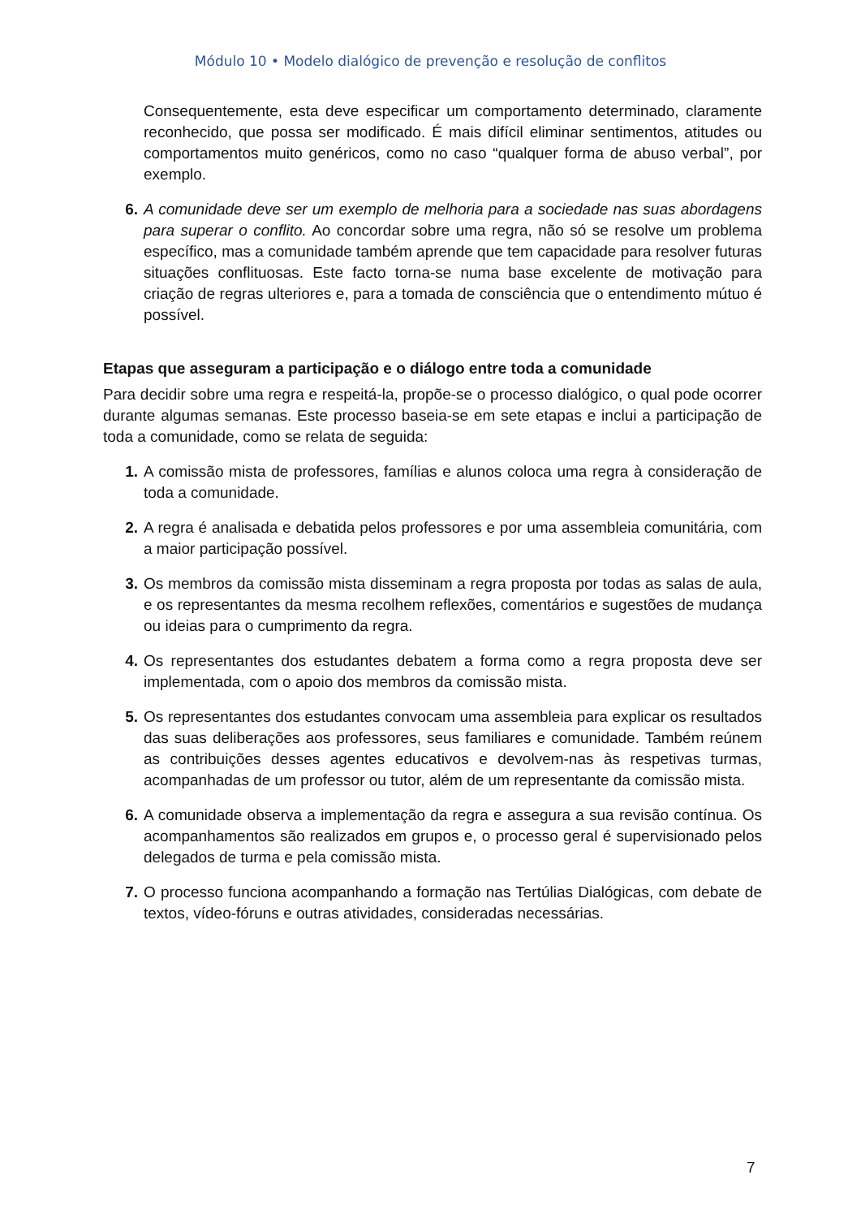Módulo 10 • Modelo dialógico de prevenção e resolução de conflitos
Consequentemente, esta deve especificar um comportamento determinado, claramente reconhecido, que possa ser modificado. É mais difícil eliminar sentimentos, atitudes ou comportamentos muito genéricos, como no caso “qualquer forma de abuso verbal”, por exemplo.
6. A comunidade deve ser um exemplo de melhoria para a sociedade nas suas abordagens para superar o conflito. Ao concordar sobre uma regra, não só se resolve um problema específico, mas a comunidade também aprende que tem capacidade para resolver futuras situações conflituosas. Este facto torna-se numa base excelente de motivação para criação de regras ulteriores e, para a tomada de consciência que o entendimento mútuo é possível.
Etapas que asseguram a participação e o diálogo entre toda a comunidade
Para decidir sobre uma regra e respeitá-la, propõe-se o processo dialógico, o qual pode ocorrer durante algumas semanas. Este processo baseia-se em sete etapas e inclui a participação de toda a comunidade, como se relata de seguida:
1. A comissão mista de professores, famílias e alunos coloca uma regra à consideração de toda a comunidade.
2. A regra é analisada e debatida pelos professores e por uma assembleia comunitária, com a maior participação possível.
3. Os membros da comissão mista disseminam a regra proposta por todas as salas de aula, e os representantes da mesma recolhem reflexões, comentários e sugestões de mudança ou ideias para o cumprimento da regra.
4. Os representantes dos estudantes debatem a forma como a regra proposta deve ser implementada, com o apoio dos membros da comissão mista.
5. Os representantes dos estudantes convocam uma assembleia para explicar os resultados das suas deliberações aos professores, seus familiares e comunidade. Também reúnem as contribuições desses agentes educativos e devolvem-nas às respetivas turmas, acompanhadas de um professor ou tutor, além de um representante da comissão mista.
6. A comunidade observa a implementação da regra e assegura a sua revisão contínua. Os acompanhamentos são realizados em grupos e, o processo geral é supervisionado pelos delegados de turma e pela comissão mista.
7. O processo funciona acompanhando a formação nas Tertúlias Dialógicas, com debate de textos, vídeo-fóruns e outras atividades, consideradas necessárias.
7